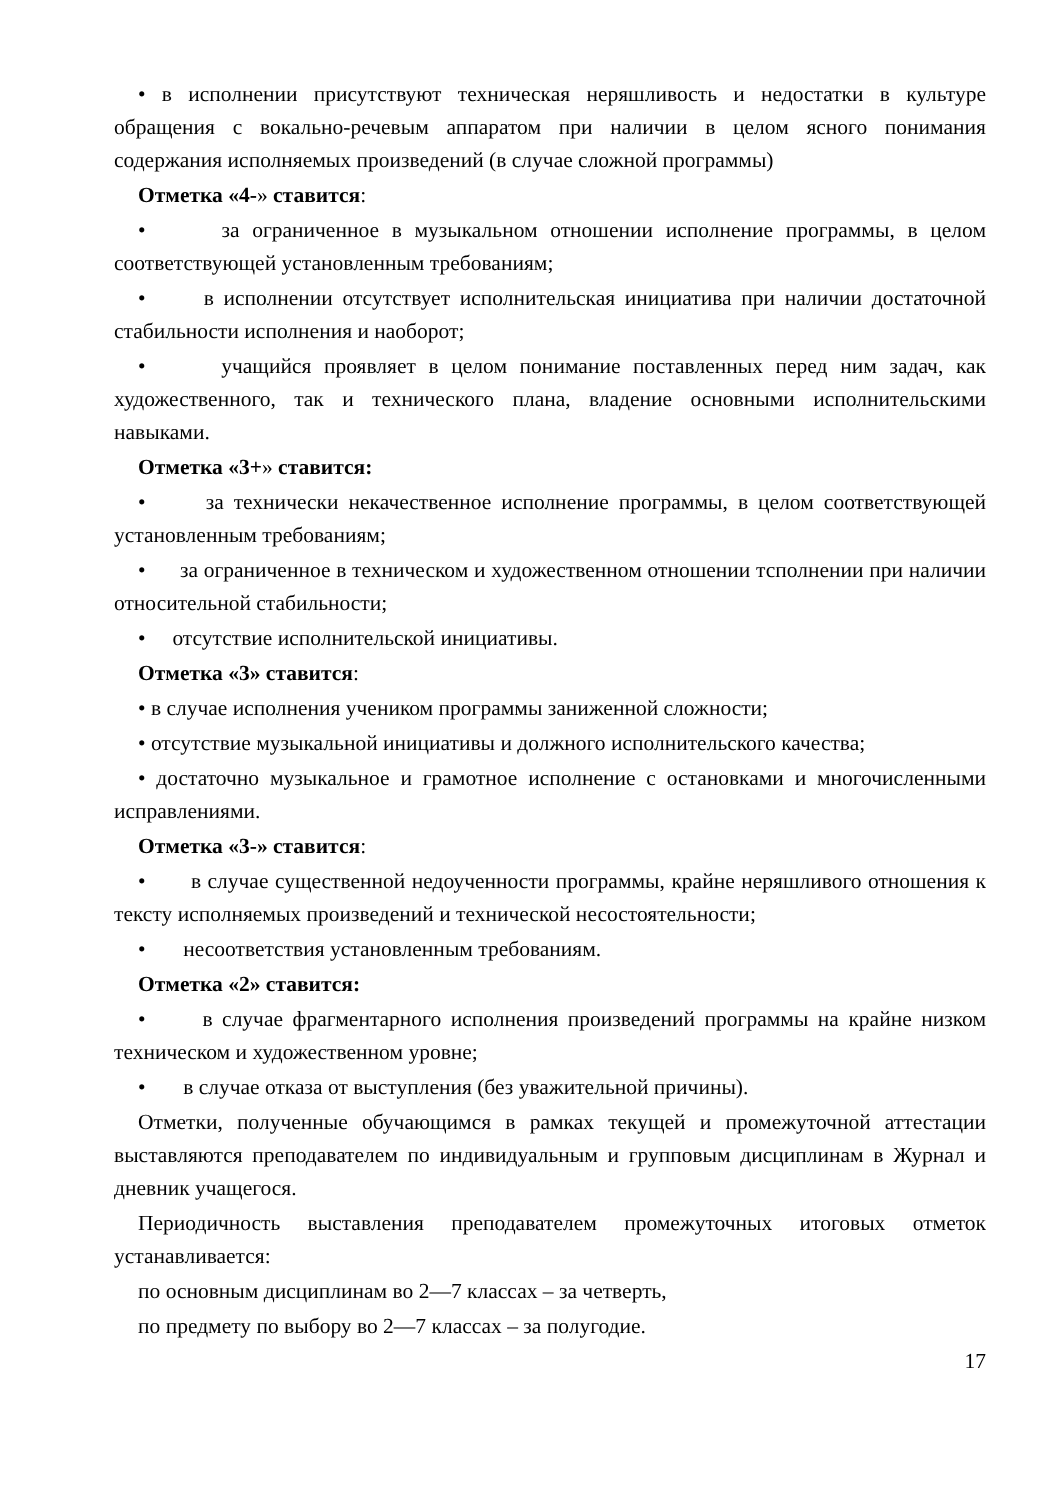• в исполнении присутствуют техническая неряшливость и недостатки в культуре обращения с вокально-речевым аппаратом при наличии в целом ясного понимания содержания исполняемых произведений (в случае сложной программы)
Отметка «4-» ставится:
• за ограниченное в музыкальном отношении исполнение программы, в целом соответствующей установленным требованиям;
• в исполнении отсутствует исполнительская инициатива при наличии достаточной стабильности исполнения и наоборот;
• учащийся проявляет в целом понимание поставленных перед ним задач, как художественного, так и технического плана, владение основными исполнительскими навыками.
Отметка «3+» ставится:
• за технически некачественное исполнение программы, в целом соответствующей установленным требованиям;
• за ограниченное в техническом и художественном отношении тсполнении при наличии относительной стабильности;
• отсутствие исполнительской инициативы.
Отметка «3» ставится:
• в случае исполнения учеником программы заниженной сложности;
• отсутствие музыкальной инициативы и должного исполнительского качества;
• достаточно музыкальное и грамотное исполнение с остановками и многочисленными исправлениями.
Отметка «3-» ставится:
• в случае существенной недоученности программы, крайне неряшливого отношения к тексту исполняемых произведений и технической несостоятельности;
• несоответствия установленным требованиям.
Отметка «2» ставится:
• в случае фрагментарного исполнения произведений программы на крайне низком техническом и художественном уровне;
• в случае отказа от выступления (без уважительной причины).
Отметки, полученные обучающимся в рамках текущей и промежуточной аттестации выставляются преподавателем по индивидуальным и групповым дисциплинам в Журнал и дневник учащегося.
Периодичность выставления преподавателем промежуточных итоговых отметок устанавливается:
по основным дисциплинам во 2—7 классах – за четверть,
по предмету по выбору во 2—7 классах – за полугодие.
17